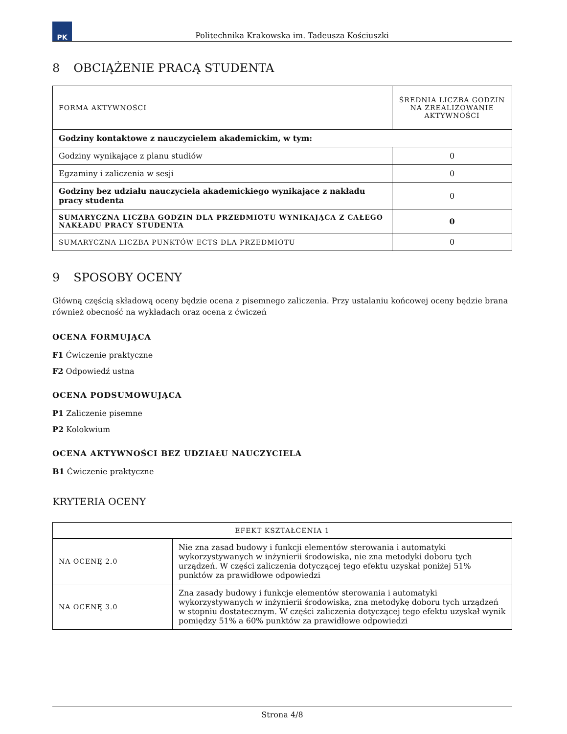PK
Politechnika Krakowska im. Tadeusza Kościuszki
8 OBCIĄŻENIE PRACĄ STUDENTA
| FORMA AKTYWNOŚCI | ŚREDNIA LICZBA GODZIN NA ZREALIZOWANIE AKTYWNOŚCI |
| --- | --- |
| Godziny kontaktowe z nauczycielem akademickim, w tym: | |
| Godziny wynikające z planu studiów | 0 |
| Egzaminy i zaliczenia w sesji | 0 |
| Godziny bez udziału nauczyciela akademickiego wynikające z nakładu pracy studenta | 0 |
| SUMARYCZNA LICZBA GODZIN DLA PRZEDMIOTU WYNIKAJĄCA Z CAŁEGO NAKŁADU PRACY STUDENTA | 0 |
| SUMARYCZNA LICZBA PUNKTÓW ECTS DLA PRZEDMIOTU | 0 |
9 SPOSOBY OCENY
Główną częścią składową oceny będzie ocena z pisemnego zaliczenia. Przy ustalaniu końcowej oceny będzie brana również obecność na wykładach oraz ocena z ćwiczeń
OCENA FORMUJĄCA
F1 Ćwiczenie praktyczne
F2 Odpowiedź ustna
OCENA PODSUMOWUJĄCA
P1 Zaliczenie pisemne
P2 Kolokwium
OCENA AKTYWNOŚCI BEZ UDZIAŁU NAUCZYCIELA
B1 Ćwiczenie praktyczne
KRYTERIA OCENY
| EFEKT KSZTAŁCENIA 1 | |
| --- | --- |
| NA OCENĘ 2.0 | Nie zna zasad budowy i funkcji elementów sterowania i automatyki wykorzystywanych w inżynierii środowiska, nie zna metodyki doboru tych urządzeń. W części zaliczenia dotyczącej tego efektu uzyskał poniżej 51% punktów za prawidłowe odpowiedzi |
| NA OCENĘ 3.0 | Zna zasady budowy i funkcje elementów sterowania i automatyki wykorzystywanych w inżynierii środowiska, zna metodykę doboru tych urządzeń w stopniu dostatecznym. W części zaliczenia dotyczącej tego efektu uzyskał wynik pomiędzy 51% a 60% punktów za prawidłowe odpowiedzi |
Strona 4/8